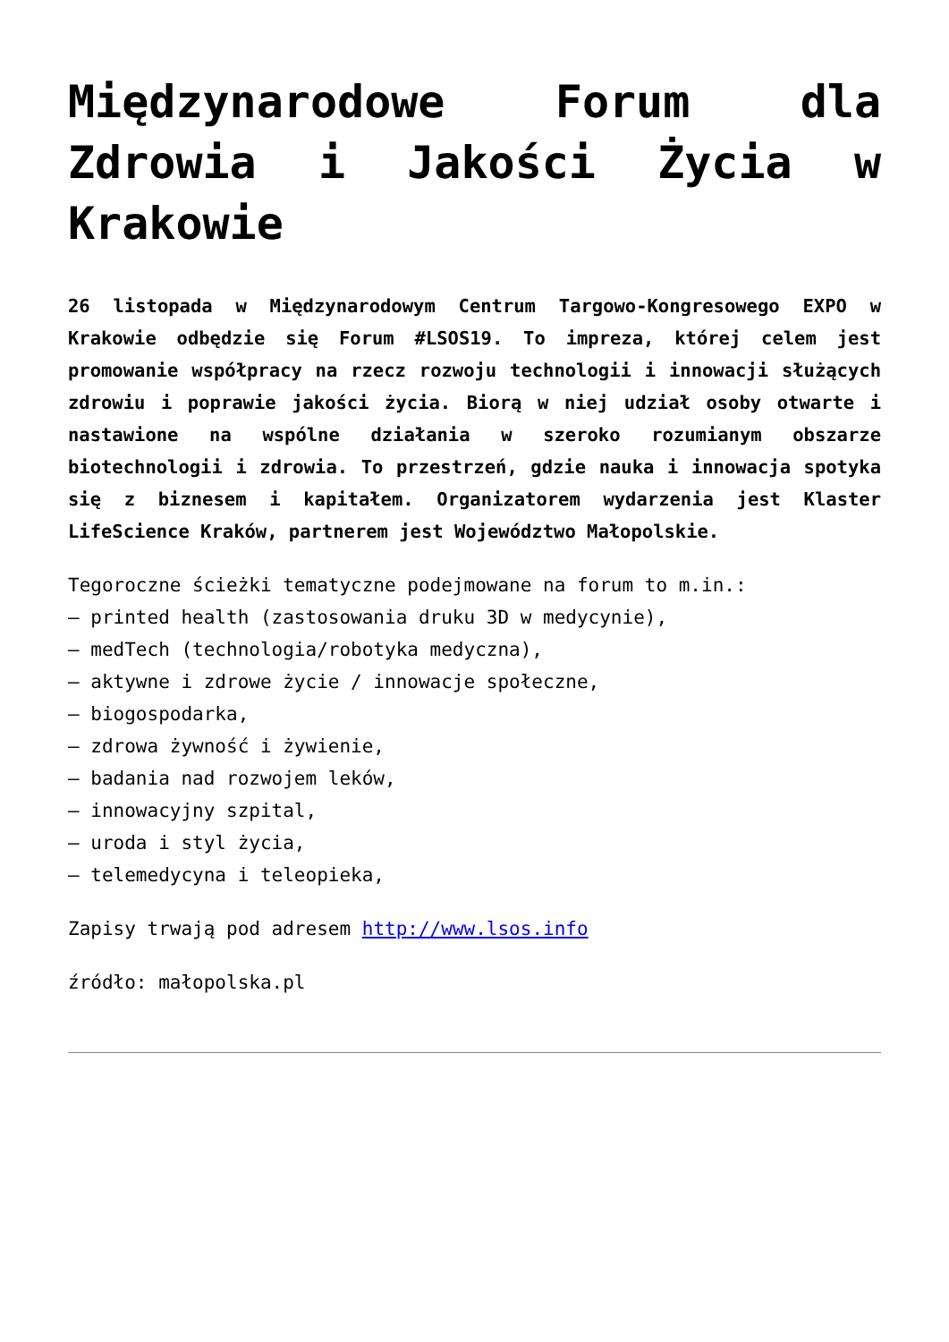Międzynarodowe Forum dla Zdrowia i Jakości Życia w Krakowie
26 listopada w Międzynarodowym Centrum Targowo-Kongresowego EXPO w Krakowie odbędzie się Forum #LSOS19. To impreza, której celem jest promowanie współpracy na rzecz rozwoju technologii i innowacji służących zdrowiu i poprawie jakości życia. Biorą w niej udział osoby otwarte i nastawione na wspólne działania w szeroko rozumianym obszarze biotechnologii i zdrowia. To przestrzeń, gdzie nauka i innowacja spotyka się z biznesem i kapitałem. Organizatorem wydarzenia jest Klaster LifeScience Kraków, partnerem jest Województwo Małopolskie.
Tegoroczne ścieżki tematyczne podejmowane na forum to m.in.:
– printed health (zastosowania druku 3D w medycynie),
– medTech (technologia/robotyka medyczna),
– aktywne i zdrowe życie / innowacje społeczne,
– biogospodarka,
– zdrowa żywność i żywienie,
– badania nad rozwojem leków,
– innowacyjny szpital,
– uroda i styl życia,
– telemedycyna i teleopieka,
Zapisy trwają pod adresem http://www.lsos.info
źródło: małopolska.pl